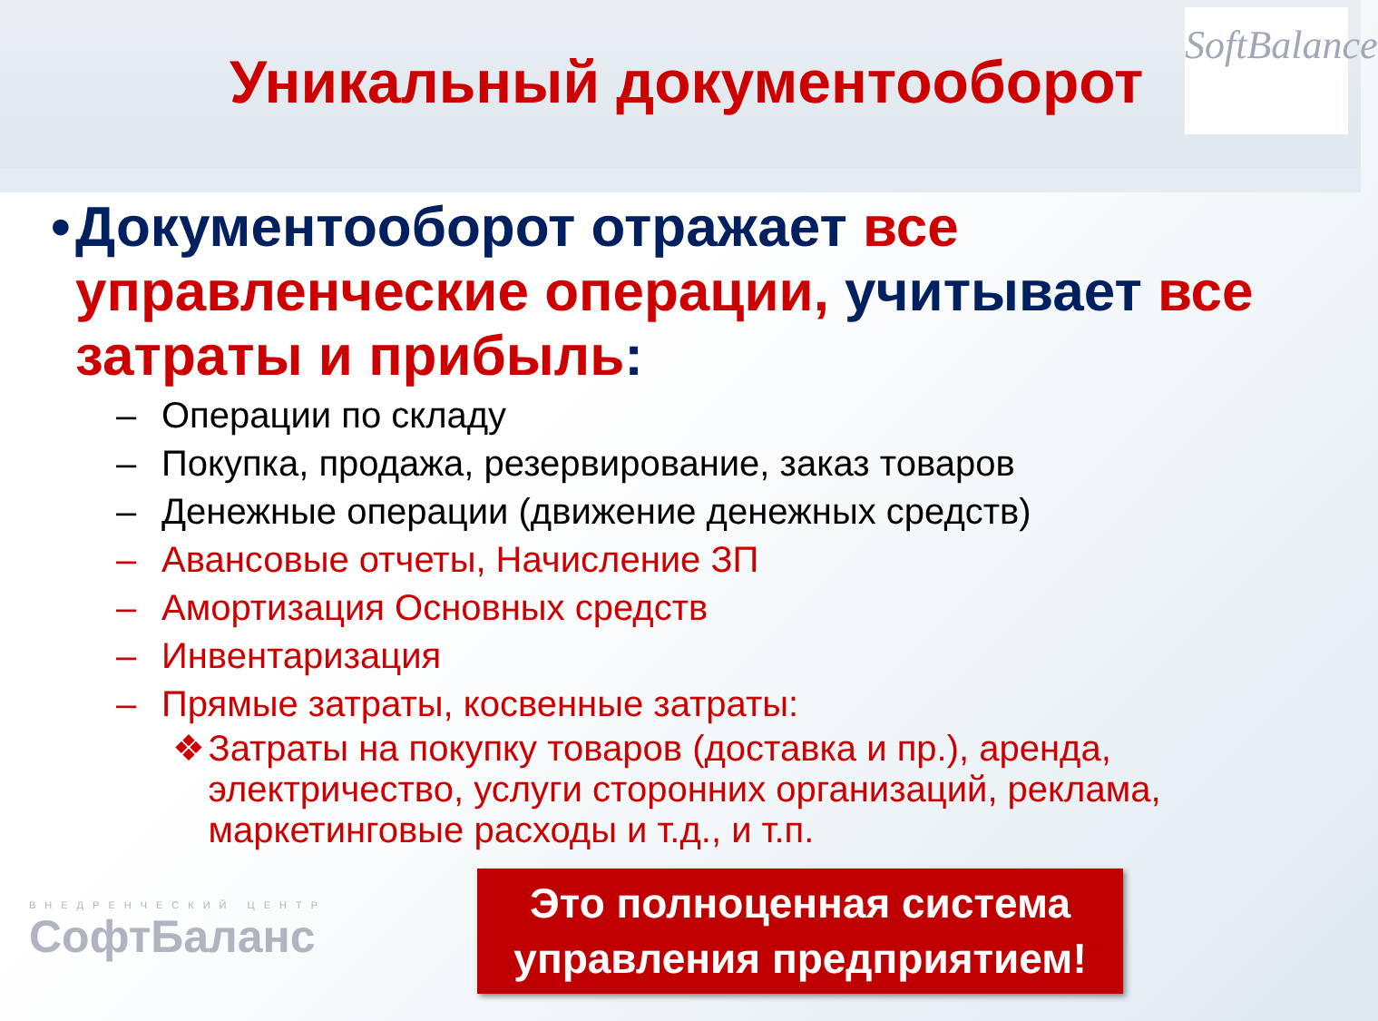Уникальный документооборот
SoftBalance
• Документооборот отражает все управленческие операции, учитывает все затраты и прибыль:
– Операции по складу
– Покупка, продажа, резервирование, заказ товаров
– Денежные операции (движение денежных средств)
– Авансовые отчеты, Начисление ЗП
– Амортизация Основных средств
– Инвентаризация
– Прямые затраты, косвенные затраты:
❖ Затраты на покупку товаров (доставка и пр.), аренда, электричество, услуги сторонних организаций, реклама, маркетинговые расходы и т.д., и т.п.
ВНЕДРЕНЧЕСКИЙ ЦЕНТР
СофтБаланс
Это полноценная система
управления предприятием!